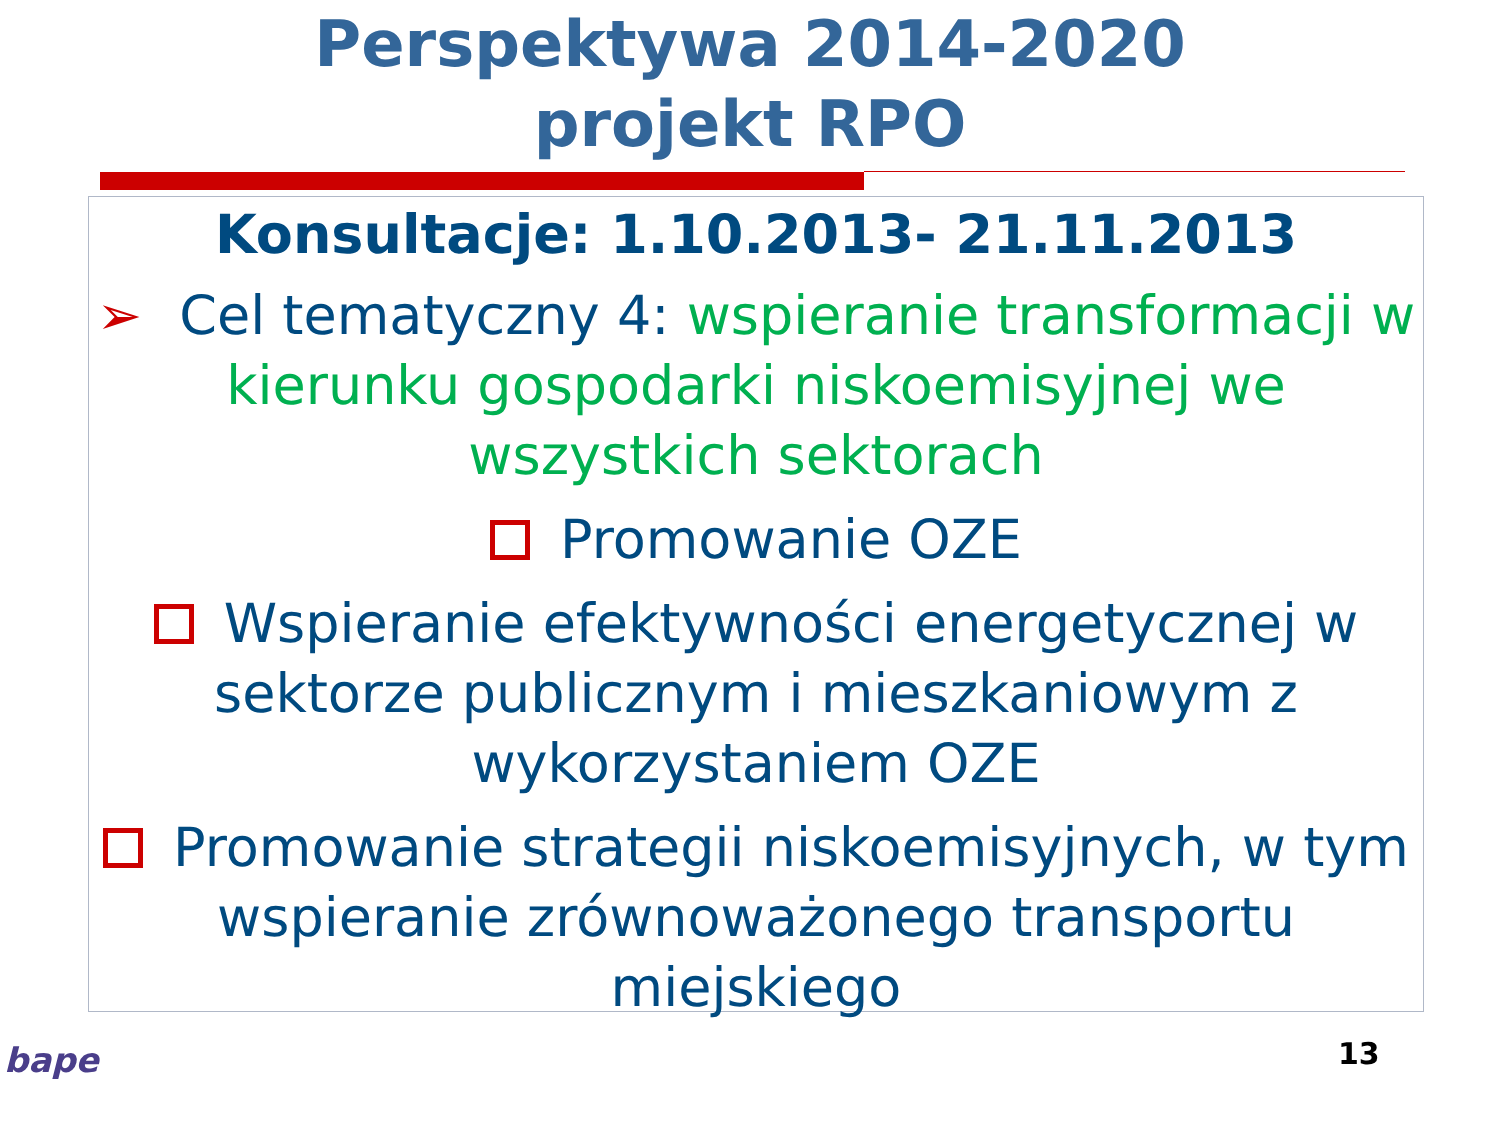Perspektywa 2014-2020
projekt RPO
Konsultacje: 1.10.2013- 21.11.2013
➢ Cel tematyczny 4: wspieranie transformacji w kierunku gospodarki niskoemisyjnej we wszystkich sektorach
Promowanie OZE
Wspieranie efektywności energetycznej w sektorze publicznym i mieszkaniowym z wykorzystaniem OZE
Promowanie strategii niskoemisyjnych, w tym wspieranie zrównoważonego transportu miejskiego
13
bape